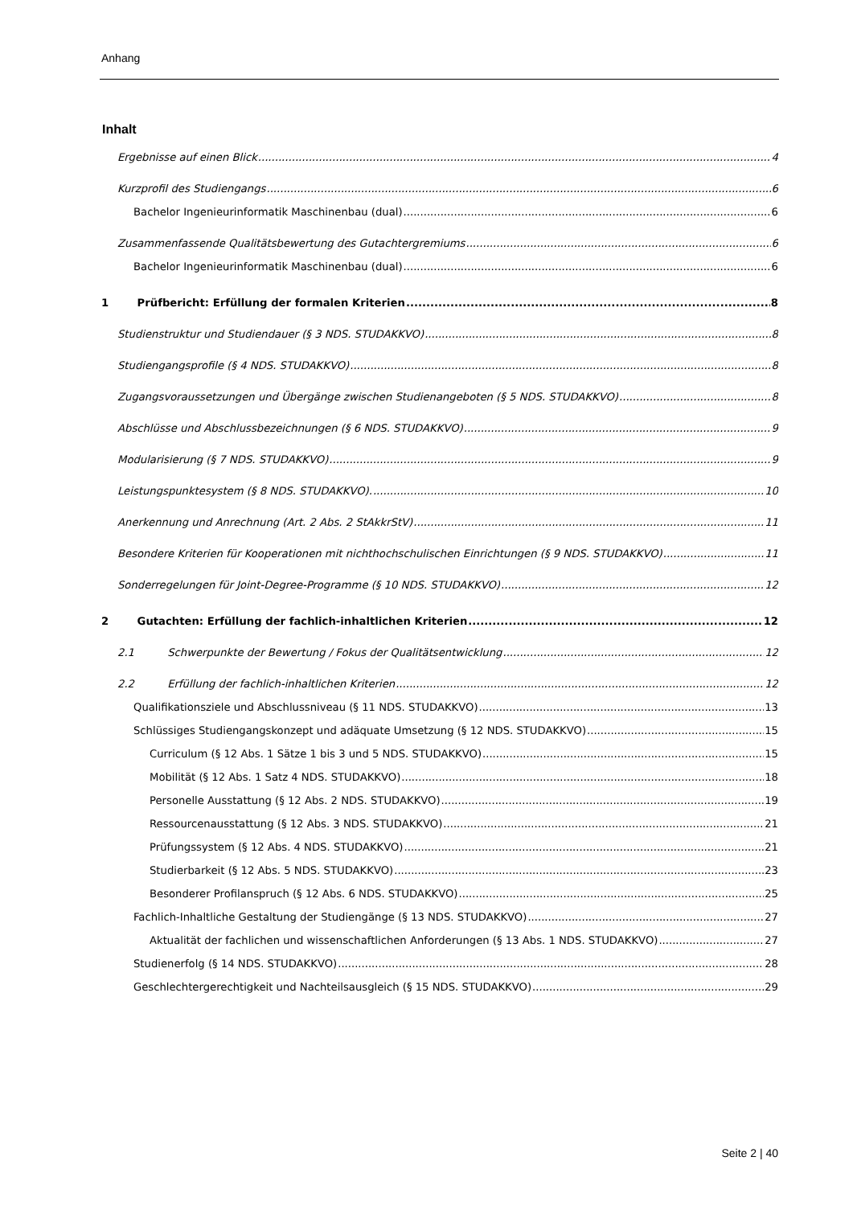Anhang
Inhalt
Ergebnisse auf einen Blick 4
Kurzprofil des Studiengangs 6
Bachelor Ingenieurinformatik Maschinenbau (dual) 6
Zusammenfassende Qualitätsbewertung des Gutachtergremiums 6
Bachelor Ingenieurinformatik Maschinenbau (dual) 6
1 Prüfbericht: Erfüllung der formalen Kriterien 8
Studienstruktur und Studiendauer (§ 3 NDS. STUDAKKVO) 8
Studiengangsprofile (§ 4 NDS. STUDAKKVO) 8
Zugangsvoraussetzungen und Übergänge zwischen Studienangeboten (§ 5 NDS. STUDAKKVO) 8
Abschlüsse und Abschlussbezeichnungen (§ 6 NDS. STUDAKKVO) 9
Modularisierung (§ 7 NDS. STUDAKKVO) 9
Leistungspunktesystem (§ 8 NDS. STUDAKKVO). 10
Anerkennung und Anrechnung (Art. 2 Abs. 2 StAkkrStV) 11
Besondere Kriterien für Kooperationen mit nichthochschulischen Einrichtungen (§ 9 NDS. STUDAKKVO) 11
Sonderregelungen für Joint-Degree-Programme (§ 10 NDS. STUDAKKVO) 12
2 Gutachten: Erfüllung der fachlich-inhaltlichen Kriterien 12
2.1 Schwerpunkte der Bewertung / Fokus der Qualitätsentwicklung 12
2.2 Erfüllung der fachlich-inhaltlichen Kriterien 12
Qualifikationsziele und Abschlussniveau (§ 11 NDS. STUDAKKVO) 13
Schlüssiges Studiengangskonzept und adäquate Umsetzung (§ 12 NDS. STUDAKKVO) 15
Curriculum (§ 12 Abs. 1 Sätze 1 bis 3 und 5 NDS. STUDAKKVO) 15
Mobilität (§ 12 Abs. 1 Satz 4 NDS. STUDAKKVO) 18
Personelle Ausstattung (§ 12 Abs. 2 NDS. STUDAKKVO) 19
Ressourcenausstattung (§ 12 Abs. 3 NDS. STUDAKKVO) 21
Prüfungssystem (§ 12 Abs. 4 NDS. STUDAKKVO) 21
Studierbarkeit (§ 12 Abs. 5 NDS. STUDAKKVO) 23
Besonderer Profilanspruch (§ 12 Abs. 6 NDS. STUDAKKVO) 25
Fachlich-Inhaltliche Gestaltung der Studiengänge (§ 13 NDS. STUDAKKVO) 27
Aktualität der fachlichen und wissenschaftlichen Anforderungen (§ 13 Abs. 1 NDS. STUDAKKVO) 27
Studienerfolg (§ 14 NDS. STUDAKKVO) 28
Geschlechtergerechtigkeit und Nachteilsausgleich (§ 15 NDS. STUDAKKVO) 29
Seite 2 | 40